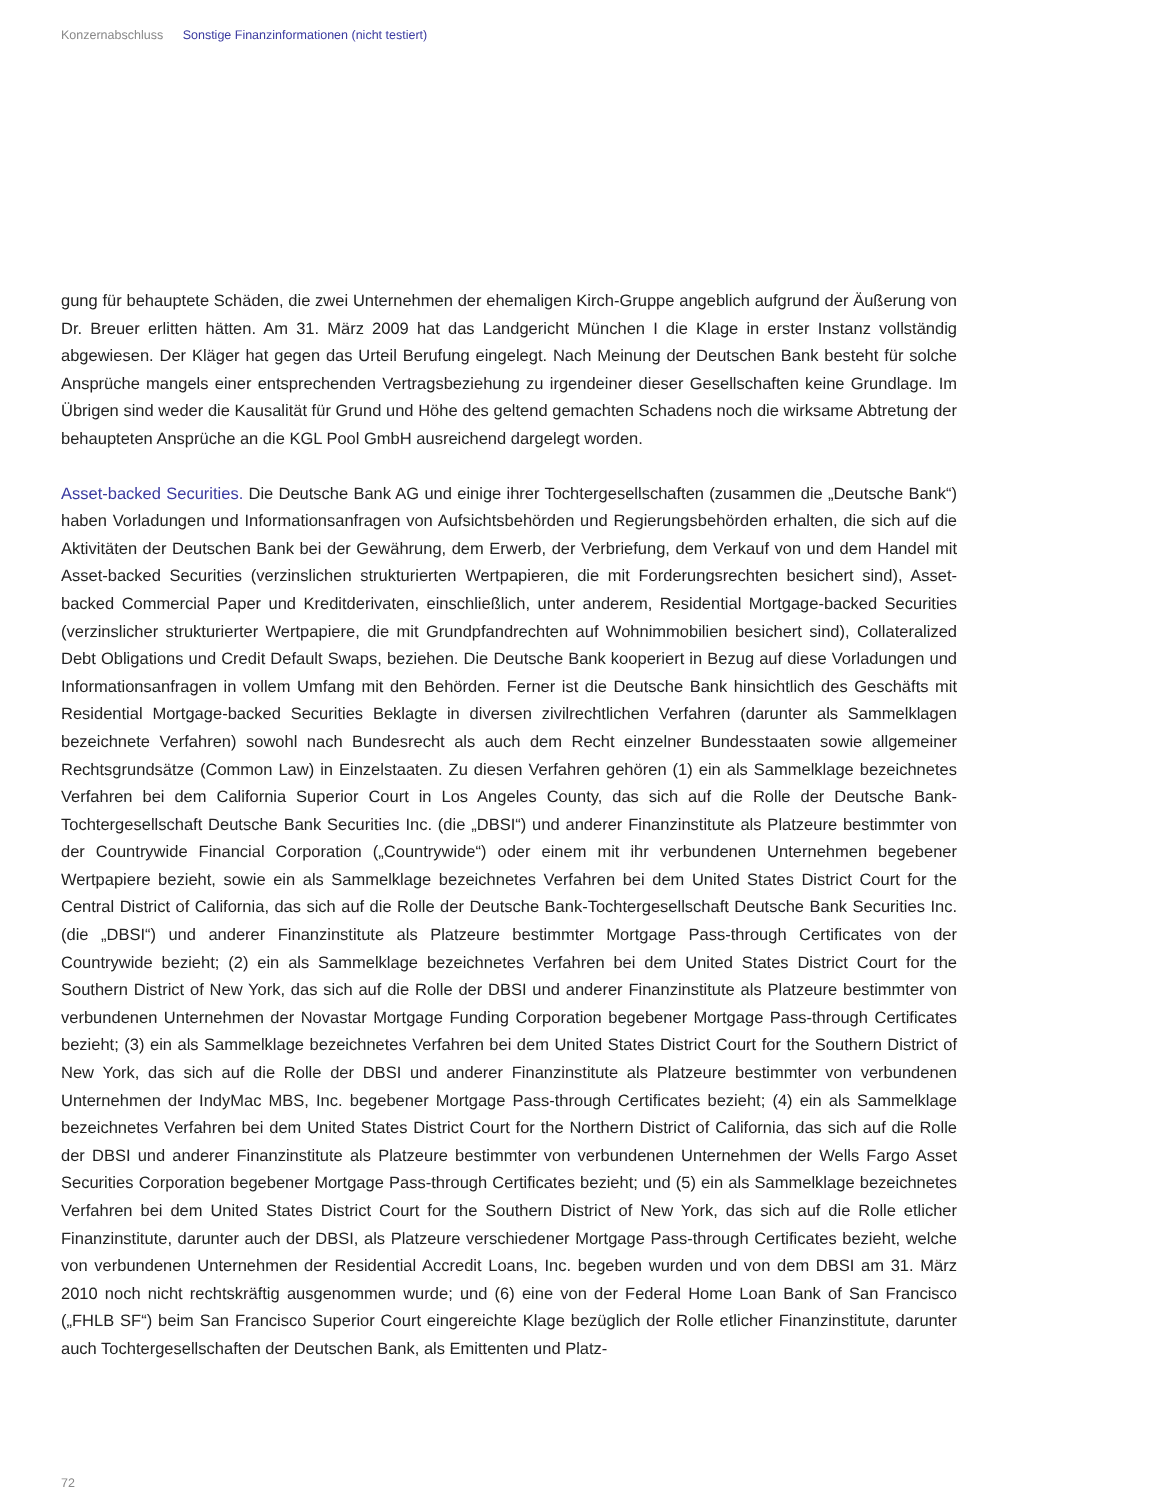Konzernabschluss Sonstige Finanzinformationen (nicht testiert)
gung für behauptete Schäden, die zwei Unternehmen der ehemaligen Kirch-Gruppe angeblich aufgrund der Äußerung von Dr. Breuer erlitten hätten. Am 31. März 2009 hat das Landgericht München I die Klage in erster Instanz vollständig abgewiesen. Der Kläger hat gegen das Urteil Berufung eingelegt. Nach Meinung der Deutschen Bank besteht für solche Ansprüche mangels einer entsprechenden Vertragsbeziehung zu irgend­einer dieser Gesellschaften keine Grundlage. Im Übrigen sind weder die Kausalität für Grund und Höhe des geltend gemachten Schadens noch die wirksame Abtretung der behaupteten Ansprüche an die KGL Pool GmbH ausreichend dargelegt worden.
Asset-backed Securities. Die Deutsche Bank AG und einige ihrer Tochtergesellschaften (zusammen die „Deutsche Bank“) haben Vorladungen und Informationsanfragen von Aufsichtsbehörden und Regierungs­behörden erhalten, die sich auf die Aktivitäten der Deutschen Bank bei der Gewährung, dem Erwerb, der Verbriefung, dem Verkauf von und dem Handel mit Asset-backed Securities (verzinslichen strukturierten Wertpapieren, die mit Forderungsrechten besichert sind), Asset-backed Commercial Paper und Kreditderiva­ten, einschließlich, unter anderem, Residential Mortgage-backed Securities (verzinslicher strukturierter Wert­papiere, die mit Grundpfandrechten auf Wohnimmobilien besichert sind), Collateralized Debt Obligations und Credit Default Swaps, beziehen. Die Deutsche Bank kooperiert in Bezug auf diese Vorladungen und Informa­tionsanfragen in vollem Umfang mit den Behörden. Ferner ist die Deutsche Bank hinsichtlich des Geschäfts mit Residential Mortgage-backed Securities Beklagte in diversen zivilrechtlichen Verfahren (darunter als Sammelklagen bezeichnete Verfahren) sowohl nach Bundesrecht als auch dem Recht einzelner Bundes­staaten sowie allgemeiner Rechtsgrundsätze (Common Law) in Einzelstaaten. Zu diesen Verfahren gehören (1) ein als Sammelklage bezeichnetes Verfahren bei dem California Superior Court in Los Angeles County, das sich auf die Rolle der Deutsche Bank-Tochtergesellschaft Deutsche Bank Securities Inc. (die „DBSI“) und anderer Finanzinstitute als Platzeure bestimmter von der Countrywide Financial Corporation („Countrywide“) oder einem mit ihr verbundenen Unternehmen begebener Wertpapiere bezieht, sowie ein als Sammelklage bezeichnetes Verfahren bei dem United States District Court for the Central District of California, das sich auf die Rolle der Deutsche Bank-Tochtergesellschaft Deutsche Bank Securities Inc. (die „DBSI“) und anderer Finanzinstitute als Platzeure bestimmter Mortgage Pass-through Certificates von der Countrywide bezieht; (2) ein als Sammelklage bezeichnetes Verfahren bei dem United States District Court for the Southern District of New York, das sich auf die Rolle der DBSI und anderer Finanzinstitute als Platzeure bestimmter von verbun­denen Unternehmen der Novastar Mortgage Funding Corporation begebener Mortgage Pass-through Certifi­cates bezieht; (3) ein als Sammelklage bezeichnetes Verfahren bei dem United States District Court for the Southern District of New York, das sich auf die Rolle der DBSI und anderer Finanzinstitute als Platzeure bestimmter von verbundenen Unternehmen der IndyMac MBS, Inc. begebener Mortgage Pass-through Certi­ficates bezieht; (4) ein als Sammelklage bezeichnetes Verfahren bei dem United States District Court for the Northern District of California, das sich auf die Rolle der DBSI und anderer Finanzinstitute als Platzeure bestimmter von verbundenen Unternehmen der Wells Fargo Asset Securities Corporation begebener Mortgage Pass-through Certificates bezieht; und (5) ein als Sammelklage bezeichnetes Verfahren bei dem United States District Court for the Southern District of New York, das sich auf die Rolle etlicher Finanzinstitute, darunter auch der DBSI, als Platzeure verschiedener Mortgage Pass-through Certificates bezieht, welche von verbundenen Unternehmen der Residential Accredit Loans, Inc. begeben wurden und von dem DBSI am 31. März 2010 noch nicht rechtskräftig ausgenommen wurde; und (6) eine von der Federal Home Loan Bank of San Francisco („FHLB SF“) beim San Francisco Superior Court eingereichte Klage bezüglich der Rolle etlicher Finanzinstitute, darunter auch Tochtergesellschaften der Deutschen Bank, als Emittenten und Platz-
72